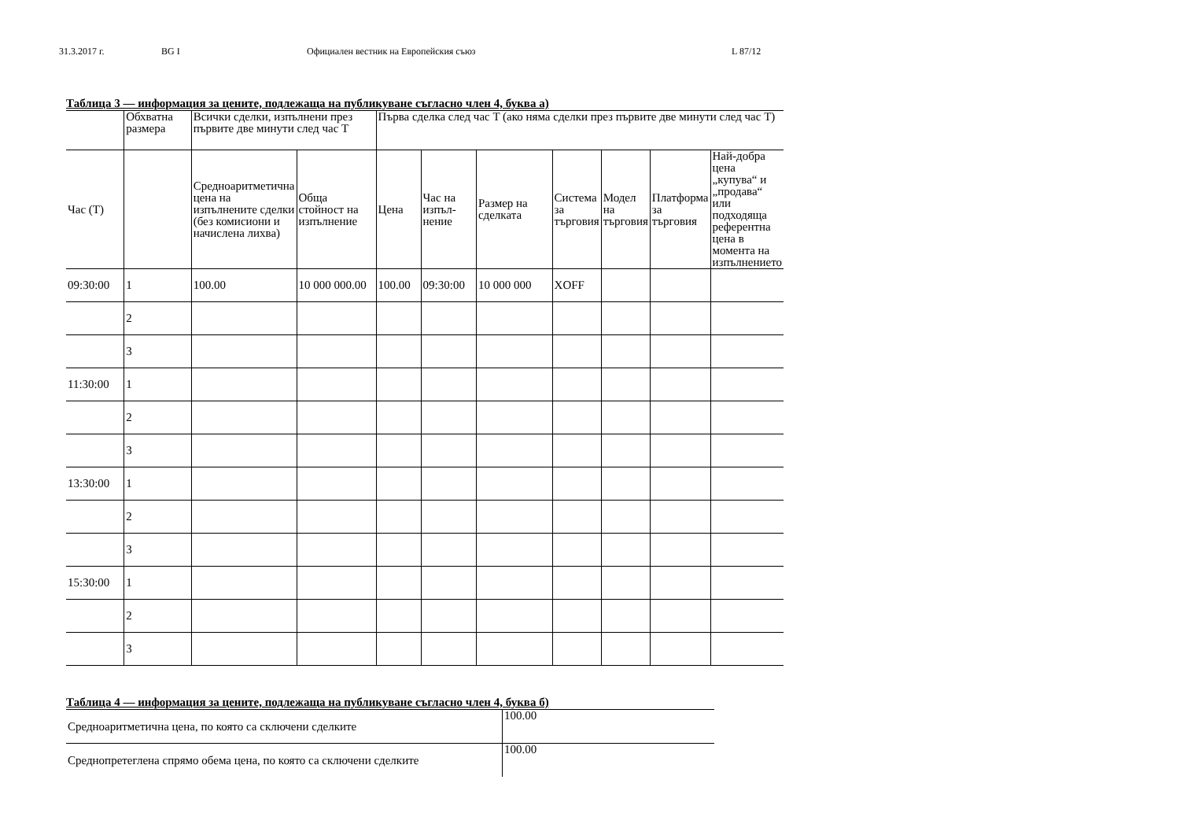31.3.2017 г. BG I Официален вестник на Европейския съюз L 87/12
Таблица 3 — информация за цените, подлежаща на публикуване съгласно член 4, буква а)
| | Обхватна размера | Всички сделки, изпълнени през първите две минути след час T | | Първа сделка след час T (ако няма сделки през първите две минути след час T) | | | | | | |
| --- | --- | --- | --- | --- | --- | --- | --- | --- | --- | --- |
| Час (T) | | Средноаритметична цена на изпълнените сделки (без комисиони и начислена лихва) | Обща стойност на изпълнение | Цена | Час на изпъл-нение | Размер на сделката | Система за търговия | Модел на търговия | Платформа за търговия | Най-добра цена „купува“ и „продава“ или подходяща референтна цена в момента на изпълнението |
| 09:30:00 | 1 | 100.00 | 10 000 000.00 | 100.00 | 09:30:00 | 10 000 000 | XOFF | | | |
| | 2 | | | | | | | | | |
| | 3 | | | | | | | | | |
| 11:30:00 | 1 | | | | | | | | | |
| | 2 | | | | | | | | | |
| | 3 | | | | | | | | | |
| 13:30:00 | 1 | | | | | | | | | |
| | 2 | | | | | | | | | |
| | 3 | | | | | | | | | |
| 15:30:00 | 1 | | | | | | | | | |
| | 2 | | | | | | | | | |
| | 3 | | | | | | | | | |
Таблица 4 — информация за цените, подлежаща на публикуване съгласно член 4, буква б)
| Средноаритметична цена, по която са сключени сделките | 100.00 |
| Среднопретеглена спрямо обема цена, по която са сключени сделките | 100.00 |